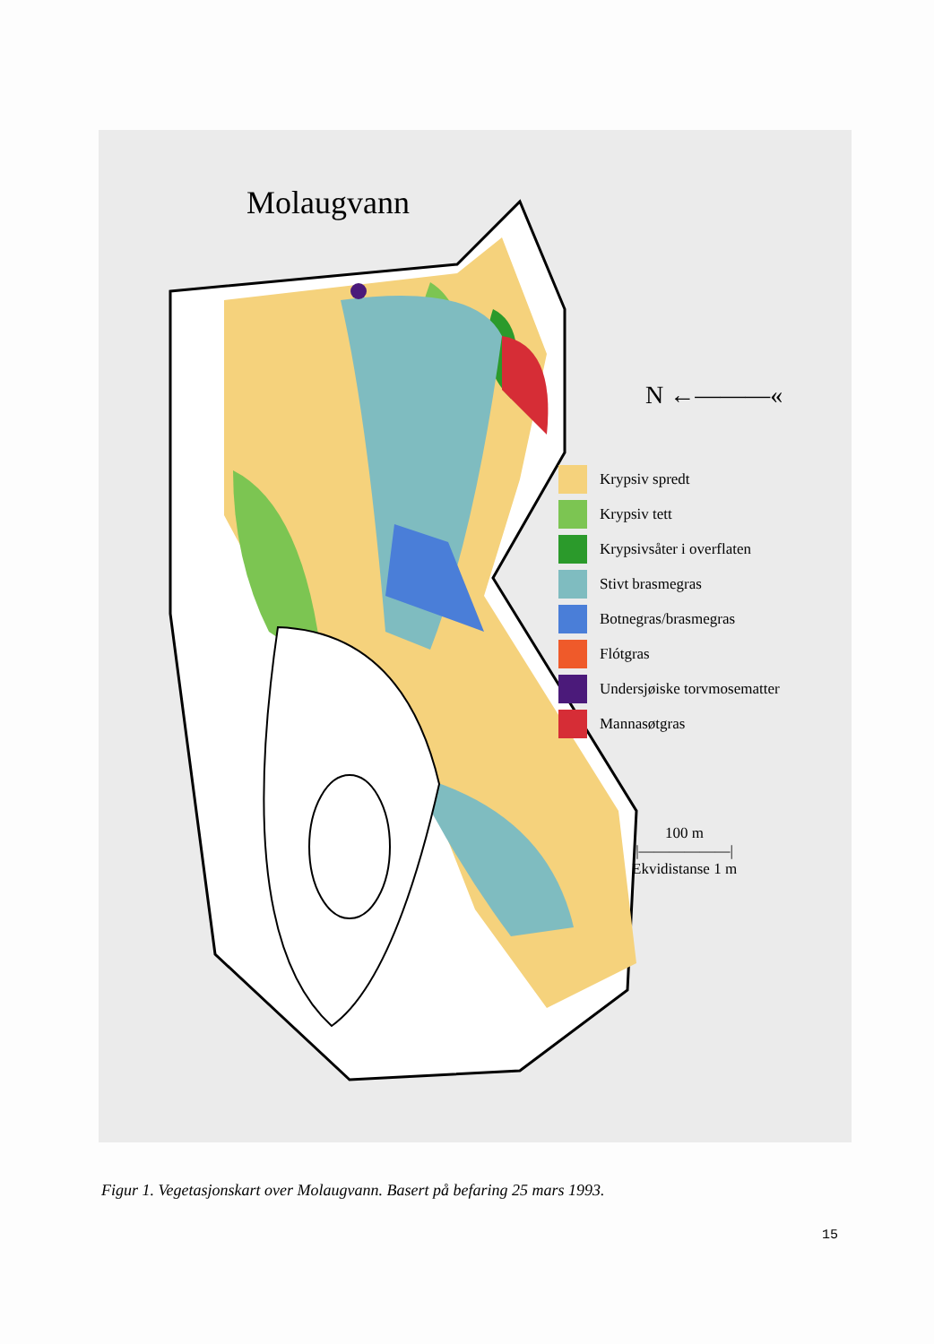Molaugvann
N ←———«
Krypsiv spredt
Krypsiv tett
Krypsivsåter i overflaten
Stivt brasmegras
Botnegras/brasmegras
Flótgras
Undersjøiske torvmosematter
Mannasøtgras
100 m
|——————|
Ekvidistanse 1 m
Figur 1. Vegetasjonskart over Molaugvann. Basert på befaring 25 mars 1993.
15